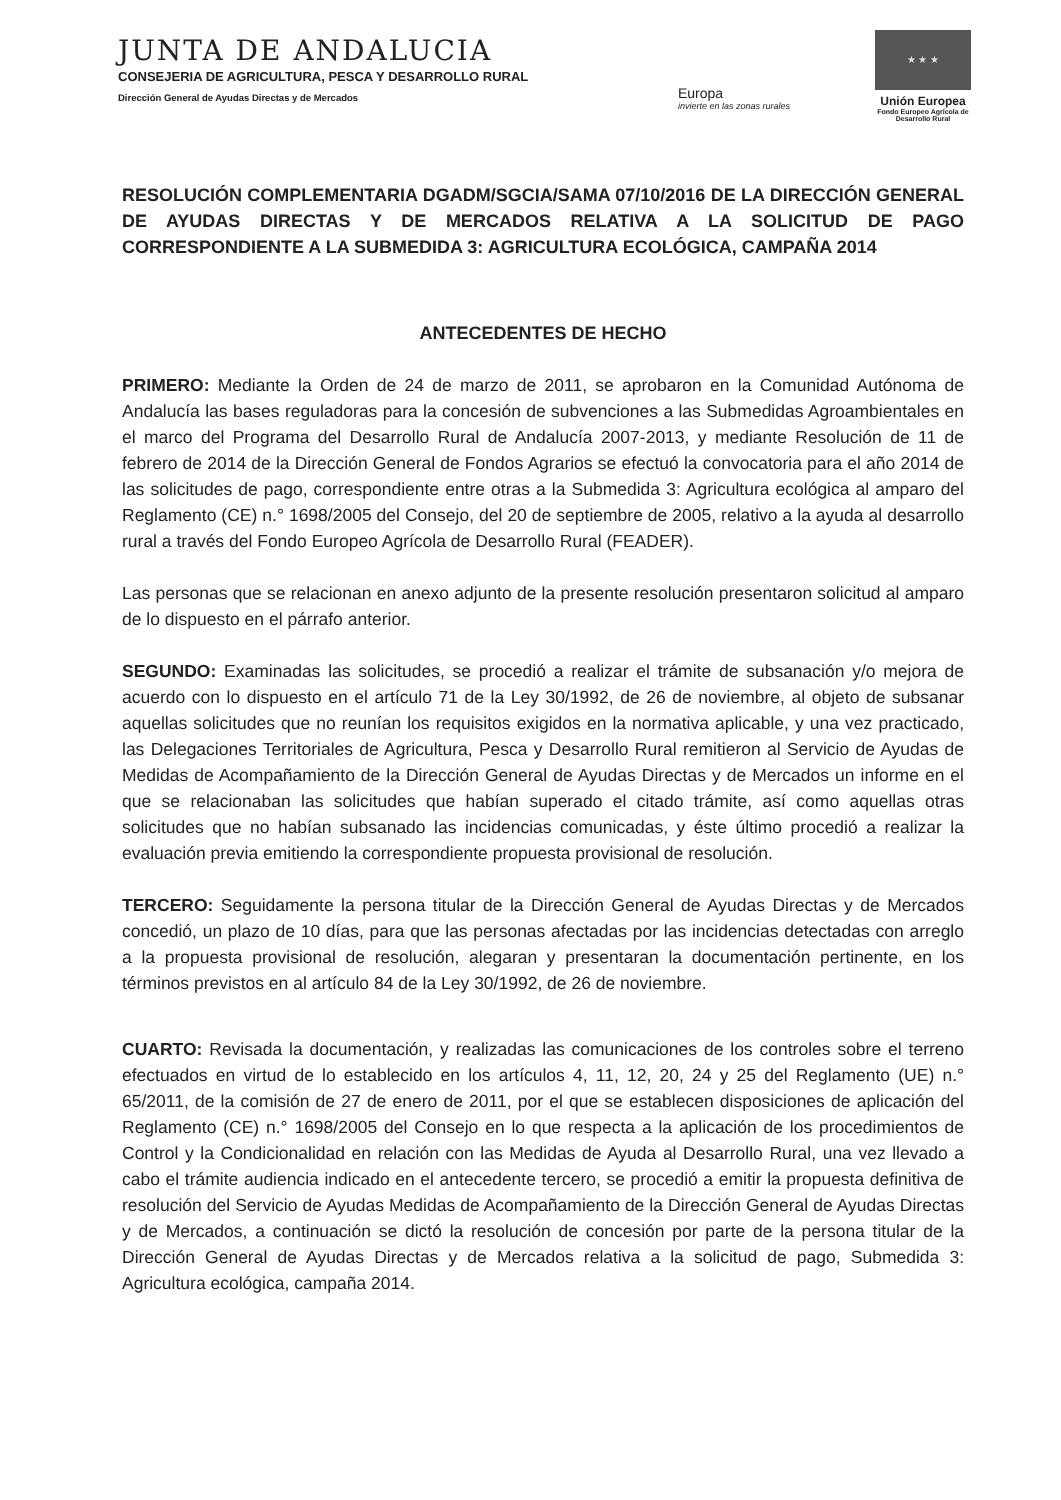JUNTA DE ANDALUCIA
CONSEJERIA DE AGRICULTURA, PESCA Y DESARROLLO RURAL
Dirección General de Ayudas Directas y de Mercados
Europa
invierte en las zonas rurales
★ ★ ★
Unión Europea
Fondo Europeo Agrícola de Desarrollo Rural
RESOLUCIÓN COMPLEMENTARIA DGADM/SGCIA/SAMA 07/10/2016 DE LA DIRECCIÓN GENERAL DE AYUDAS DIRECTAS Y DE MERCADOS RELATIVA A LA SOLICITUD DE PAGO CORRESPONDIENTE A LA SUBMEDIDA 3: AGRICULTURA ECOLÓGICA, CAMPAÑA 2014
ANTECEDENTES DE HECHO
PRIMERO: Mediante la Orden de 24 de marzo de 2011, se aprobaron en la Comunidad Autónoma de Andalucía las bases reguladoras para la concesión de subvenciones a las Submedidas Agroambientales en el marco del Programa del Desarrollo Rural de Andalucía 2007-2013, y mediante Resolución de 11 de febrero de 2014 de la Dirección General de Fondos Agrarios se efectuó la convocatoria para el año 2014 de las solicitudes de pago, correspondiente entre otras a la Submedida 3: Agricultura ecológica al amparo del Reglamento (CE) n.° 1698/2005 del Consejo, del 20 de septiembre de 2005, relativo a la ayuda al desarrollo rural a través del Fondo Europeo Agrícola de Desarrollo Rural (FEADER).
Las personas que se relacionan en anexo adjunto de la presente resolución presentaron solicitud al amparo de lo dispuesto en el párrafo anterior.
SEGUNDO: Examinadas las solicitudes, se procedió a realizar el trámite de subsanación y/o mejora de acuerdo con lo dispuesto en el artículo 71 de la Ley 30/1992, de 26 de noviembre, al objeto de subsanar aquellas solicitudes que no reunían los requisitos exigidos en la normativa aplicable, y una vez practicado, las Delegaciones Territoriales de Agricultura, Pesca y Desarrollo Rural remitieron al Servicio de Ayudas de Medidas de Acompañamiento de la Dirección General de Ayudas Directas y de Mercados un informe en el que se relacionaban las solicitudes que habían superado el citado trámite, así como aquellas otras solicitudes que no habían subsanado las incidencias comunicadas, y éste último procedió a realizar la evaluación previa emitiendo la correspondiente propuesta provisional de resolución.
TERCERO: Seguidamente la persona titular de la Dirección General de Ayudas Directas y de Mercados concedió, un plazo de 10 días, para que las personas afectadas por las incidencias detectadas con arreglo a la propuesta provisional de resolución, alegaran y presentaran la documentación pertinente, en los términos previstos en al artículo 84 de la Ley 30/1992, de 26 de noviembre.
CUARTO: Revisada la documentación, y realizadas las comunicaciones de los controles sobre el terreno efectuados en virtud de lo establecido en los artículos 4, 11, 12, 20, 24 y 25 del Reglamento (UE) n.° 65/2011, de la comisión de 27 de enero de 2011, por el que se establecen disposiciones de aplicación del Reglamento (CE) n.° 1698/2005 del Consejo en lo que respecta a la aplicación de los procedimientos de Control y la Condicionalidad en relación con las Medidas de Ayuda al Desarrollo Rural, una vez llevado a cabo el trámite audiencia indicado en el antecedente tercero, se procedió a emitir la propuesta definitiva de resolución del Servicio de Ayudas Medidas de Acompañamiento de la Dirección General de Ayudas Directas y de Mercados, a continuación se dictó la resolución de concesión por parte de la persona titular de la Dirección General de Ayudas Directas y de Mercados relativa a la solicitud de pago, Submedida 3: Agricultura ecológica, campaña 2014.